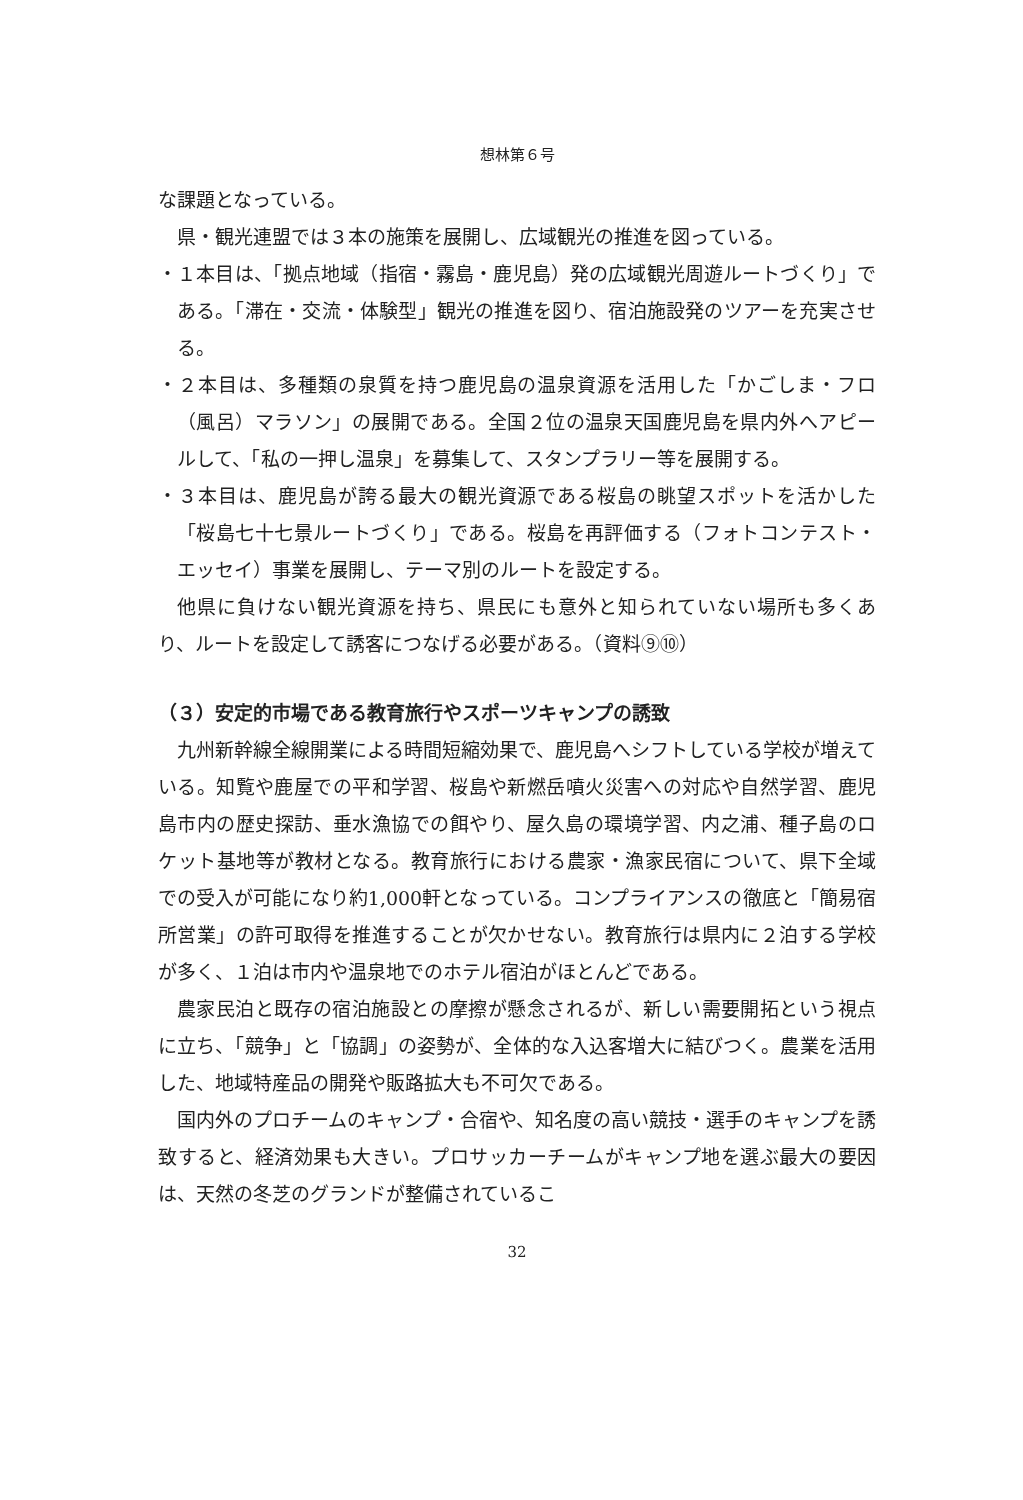想林第６号
な課題となっている。
県・観光連盟では３本の施策を展開し、広域観光の推進を図っている。
・１本目は、「拠点地域（指宿・霧島・鹿児島）発の広域観光周遊ルートづくり」である。「滞在・交流・体験型」観光の推進を図り、宿泊施設発のツアーを充実させる。
・２本目は、多種類の泉質を持つ鹿児島の温泉資源を活用した「かごしま・フロ（風呂）マラソン」の展開である。全国２位の温泉天国鹿児島を県内外へアピールして、「私の一押し温泉」を募集して、スタンプラリー等を展開する。
・３本目は、鹿児島が誇る最大の観光資源である桜島の眺望スポットを活かした「桜島七十七景ルートづくり」である。桜島を再評価する（フォトコンテスト・エッセイ）事業を展開し、テーマ別のルートを設定する。
他県に負けない観光資源を持ち、県民にも意外と知られていない場所も多くあり、ルートを設定して誘客につなげる必要がある。（資料⑨⑩）
（３）安定的市場である教育旅行やスポーツキャンプの誘致
九州新幹線全線開業による時間短縮効果で、鹿児島へシフトしている学校が増えている。知覧や鹿屋での平和学習、桜島や新燃岳噴火災害への対応や自然学習、鹿児島市内の歴史探訪、垂水漁協での餌やり、屋久島の環境学習、内之浦、種子島のロケット基地等が教材となる。教育旅行における農家・漁家民宿について、県下全域での受入が可能になり約1,000軒となっている。コンプライアンスの徹底と「簡易宿所営業」の許可取得を推進することが欠かせない。教育旅行は県内に２泊する学校が多く、１泊は市内や温泉地でのホテル宿泊がほとんどである。
農家民泊と既存の宿泊施設との摩擦が懸念されるが、新しい需要開拓という視点に立ち、「競争」と「協調」の姿勢が、全体的な入込客増大に結びつく。農業を活用した、地域特産品の開発や販路拡大も不可欠である。
国内外のプロチームのキャンプ・合宿や、知名度の高い競技・選手のキャンプを誘致すると、経済効果も大きい。プロサッカーチームがキャンプ地を選ぶ最大の要因は、天然の冬芝のグランドが整備されているこ
32